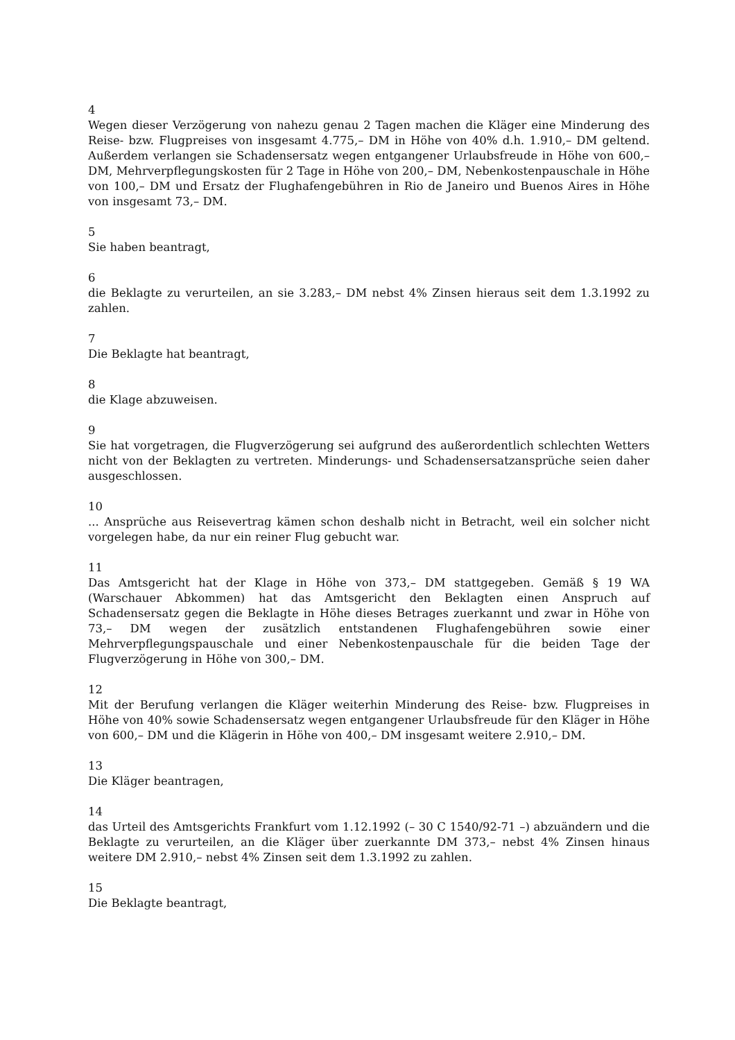4
Wegen dieser Verzögerung von nahezu genau 2 Tagen machen die Kläger eine Minderung des Reise- bzw. Flugpreises von insgesamt 4.775,– DM in Höhe von 40% d.h. 1.910,– DM geltend. Außerdem verlangen sie Schadensersatz wegen entgangener Urlaubsfreude in Höhe von 600,– DM, Mehrverpflegungskosten für 2 Tage in Höhe von 200,– DM, Nebenkostenpauschale in Höhe von 100,– DM und Ersatz der Flughafengebühren in Rio de Janeiro und Buenos Aires in Höhe von insgesamt 73,– DM.
5
Sie haben beantragt,
6
die Beklagte zu verurteilen, an sie 3.283,– DM nebst 4% Zinsen hieraus seit dem 1.3.1992 zu zahlen.
7
Die Beklagte hat beantragt,
8
die Klage abzuweisen.
9
Sie hat vorgetragen, die Flugverzögerung sei aufgrund des außerordentlich schlechten Wetters nicht von der Beklagten zu vertreten. Minderungs- und Schadensersatzansprüche seien daher ausgeschlossen.
10
... Ansprüche aus Reisevertrag kämen schon deshalb nicht in Betracht, weil ein solcher nicht vorgelegen habe, da nur ein reiner Flug gebucht war.
11
Das Amtsgericht hat der Klage in Höhe von 373,– DM stattgegeben. Gemäß § 19 WA (Warschauer Abkommen) hat das Amtsgericht den Beklagten einen Anspruch auf Schadensersatz gegen die Beklagte in Höhe dieses Betrages zuerkannt und zwar in Höhe von 73,– DM wegen der zusätzlich entstandenen Flughafengebühren sowie einer Mehrverpflegungspauschale und einer Nebenkostenpauschale für die beiden Tage der Flugverzögerung in Höhe von 300,– DM.
12
Mit der Berufung verlangen die Kläger weiterhin Minderung des Reise- bzw. Flugpreises in Höhe von 40% sowie Schadensersatz wegen entgangener Urlaubsfreude für den Kläger in Höhe von 600,– DM und die Klägerin in Höhe von 400,– DM insgesamt weitere 2.910,– DM.
13
Die Kläger beantragen,
14
das Urteil des Amtsgerichts Frankfurt vom 1.12.1992 (– 30 C 1540/92-71 –) abzuändern und die Beklagte zu verurteilen, an die Kläger über zuerkannte DM 373,– nebst 4% Zinsen hinaus weitere DM 2.910,– nebst 4% Zinsen seit dem 1.3.1992 zu zahlen.
15
Die Beklagte beantragt,